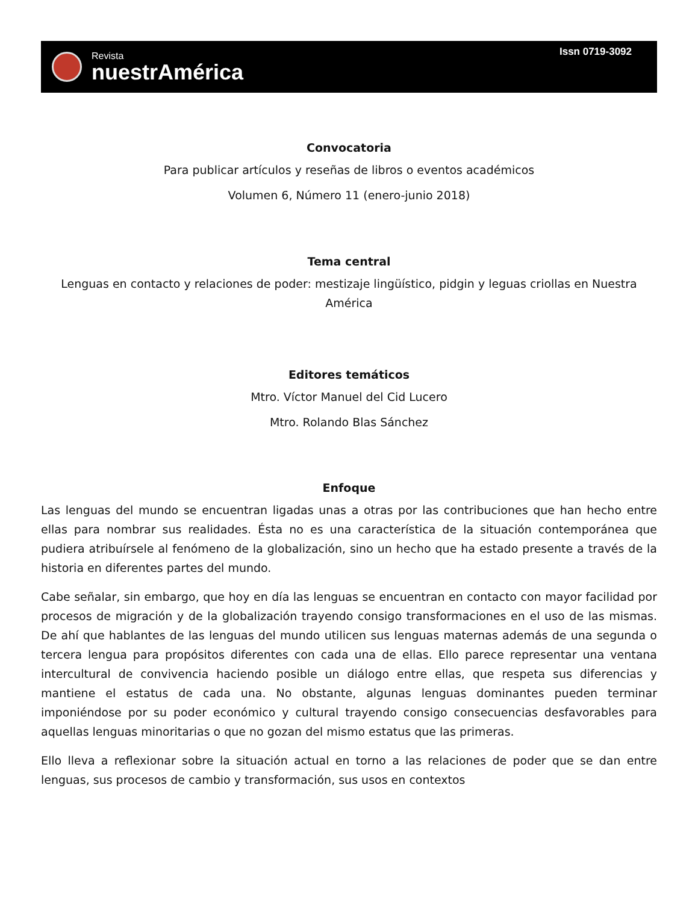Revista
nuestrAmérica
Issn 0719-3092
Convocatoria
Para publicar artículos y reseñas de libros o eventos académicos
Volumen 6, Número 11 (enero-junio 2018)
Tema central
Lenguas en contacto y relaciones de poder: mestizaje lingüístico, pidgin y leguas criollas en Nuestra América
Editores temáticos
Mtro. Víctor Manuel del Cid Lucero
Mtro. Rolando Blas Sánchez
Enfoque
Las lenguas del mundo se encuentran ligadas unas a otras por las contribuciones que han hecho entre ellas para nombrar sus realidades. Ésta no es una característica de la situación contemporánea que pudiera atribuírsele al fenómeno de la globalización, sino un hecho que ha estado presente a través de la historia en diferentes partes del mundo.
Cabe señalar, sin embargo, que hoy en día las lenguas se encuentran en contacto con mayor facilidad por procesos de migración y de la globalización trayendo consigo transformaciones en el uso de las mismas. De ahí que hablantes de las lenguas del mundo utilicen sus lenguas maternas además de una segunda o tercera lengua para propósitos diferentes con cada una de ellas. Ello parece representar una ventana intercultural de convivencia haciendo posible un diálogo entre ellas, que respeta sus diferencias y mantiene el estatus de cada una. No obstante, algunas lenguas dominantes pueden terminar imponiéndose por su poder económico y cultural trayendo consigo consecuencias desfavorables para aquellas lenguas minoritarias o que no gozan del mismo estatus que las primeras.
Ello lleva a reflexionar sobre la situación actual en torno a las relaciones de poder que se dan entre lenguas, sus procesos de cambio y transformación, sus usos en contextos